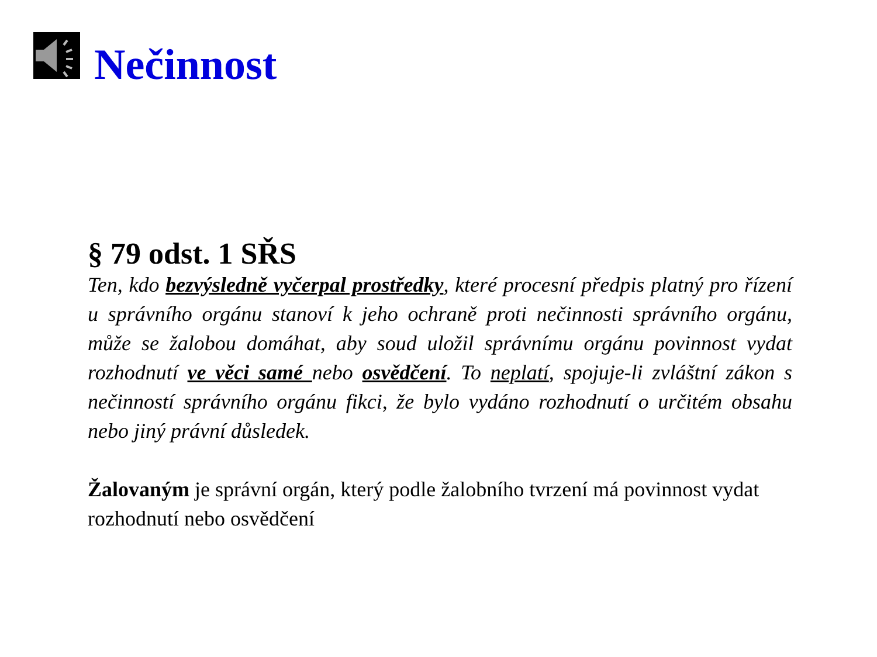Nečinnost
§ 79 odst. 1 SŘS
Ten, kdo bezvýsledně vyčerpal prostředky, které procesní předpis platný pro řízení u správního orgánu stanoví k jeho ochraně proti nečinnosti správního orgánu, může se žalobou domáhat, aby soud uložil správnímu orgánu povinnost vydat rozhodnutí ve věci samé nebo osvědčení. To neplatí, spojuje-li zvláštní zákon s nečinností správního orgánu fikci, že bylo vydáno rozhodnutí o určitém obsahu nebo jiný právní důsledek.
Žalovaným je správní orgán, který podle žalobního tvrzení má povinnost vydat rozhodnutí nebo osvědčení